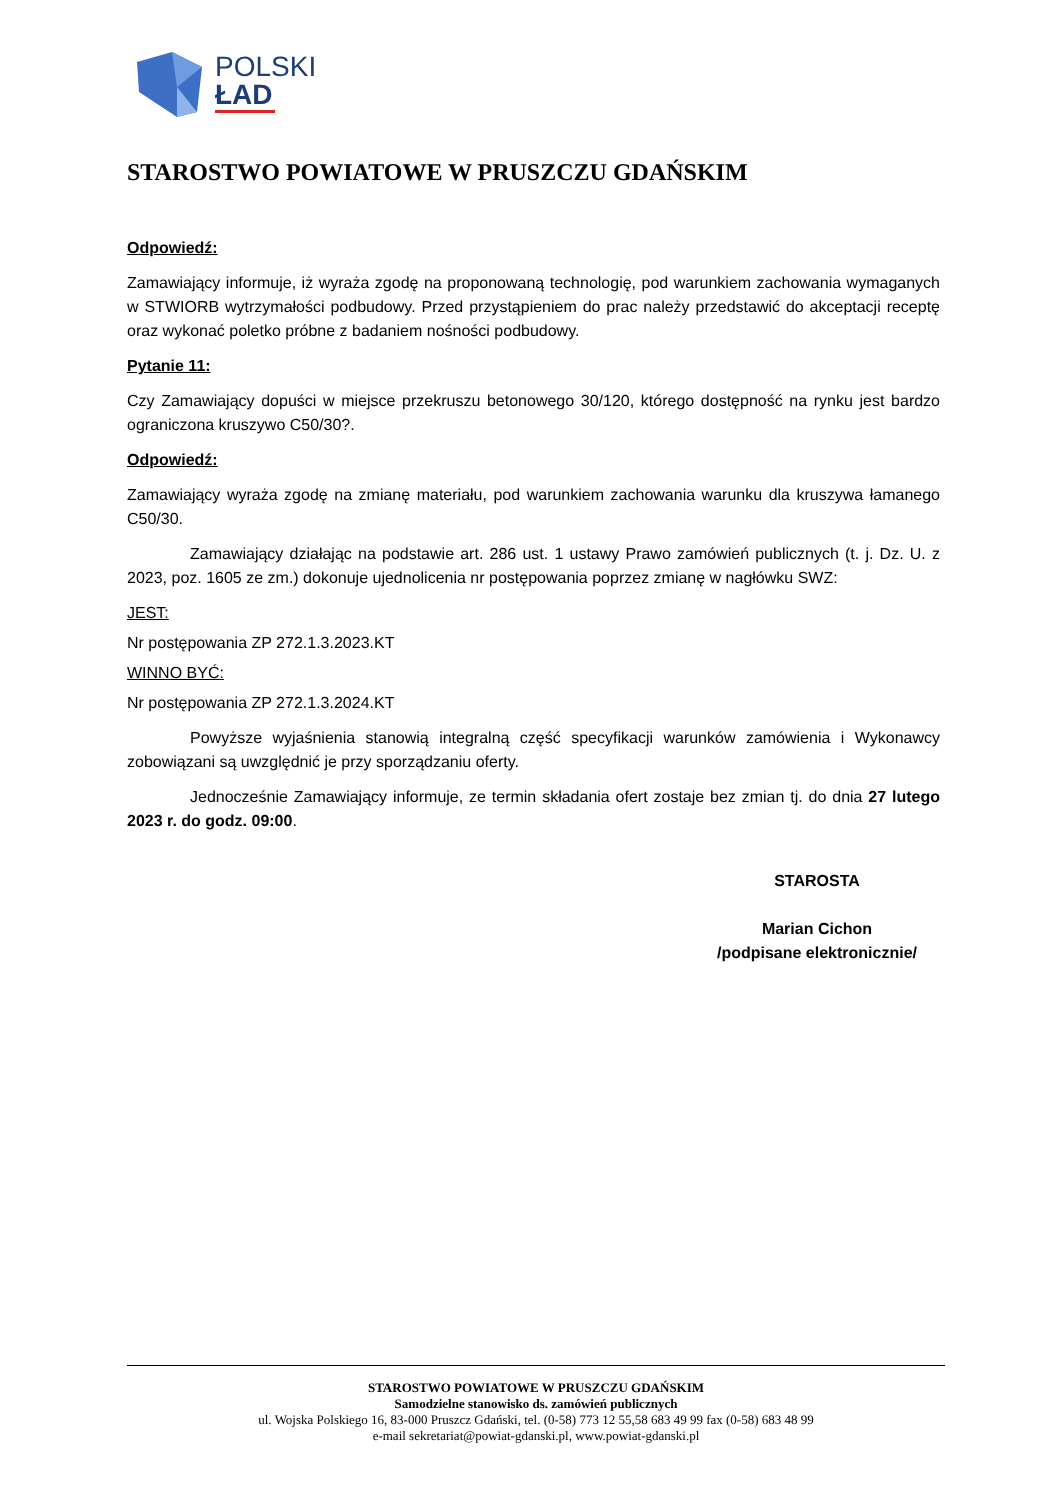POLSKI
ŁAD
STAROSTWO POWIATOWE W PRUSZCZU GDAŃSKIM
Odpowiedź:
Zamawiający informuje, iż wyraża zgodę na proponowaną technologię, pod warunkiem zachowania wymaganych w STWIORB wytrzymałości podbudowy. Przed przystąpieniem do prac należy przedstawić do akceptacji receptę oraz wykonać poletko próbne z badaniem nośności podbudowy.
Pytanie 11:
Czy Zamawiający dopuści w miejsce przekruszu betonowego 30/120, którego dostępność na rynku jest bardzo ograniczona kruszywo C50/30?.
Odpowiedź:
Zamawiający wyraża zgodę na zmianę materiału, pod warunkiem zachowania warunku dla kruszywa łamanego C50/30.
Zamawiający działając na podstawie art. 286 ust. 1 ustawy Prawo zamówień publicznych (t. j. Dz. U. z 2023, poz. 1605 ze zm.) dokonuje ujednolicenia nr postępowania poprzez zmianę w nagłówku SWZ:
JEST:
Nr postępowania ZP 272.1.3.2023.KT
WINNO BYĆ:
Nr postępowania ZP 272.1.3.2024.KT
Powyższe wyjaśnienia stanowią integralną część specyfikacji warunków zamówienia i Wykonawcy zobowiązani są uwzględnić je przy sporządzaniu oferty.
Jednocześnie Zamawiający informuje, ze termin składania ofert zostaje bez zmian tj. do dnia 27 lutego 2023 r. do godz. 09:00.
STAROSTA
Marian Cichon
/podpisane elektronicznie/
STAROSTWO POWIATOWE W PRUSZCZU GDAŃSKIM
Samodzielne stanowisko ds. zamówień publicznych
ul. Wojska Polskiego 16, 83-000 Pruszcz Gdański, tel. (0-58) 773 12 55,58 683 49 99 fax (0-58) 683 48 99
e-mail sekretariat@powiat-gdanski.pl, www.powiat-gdanski.pl